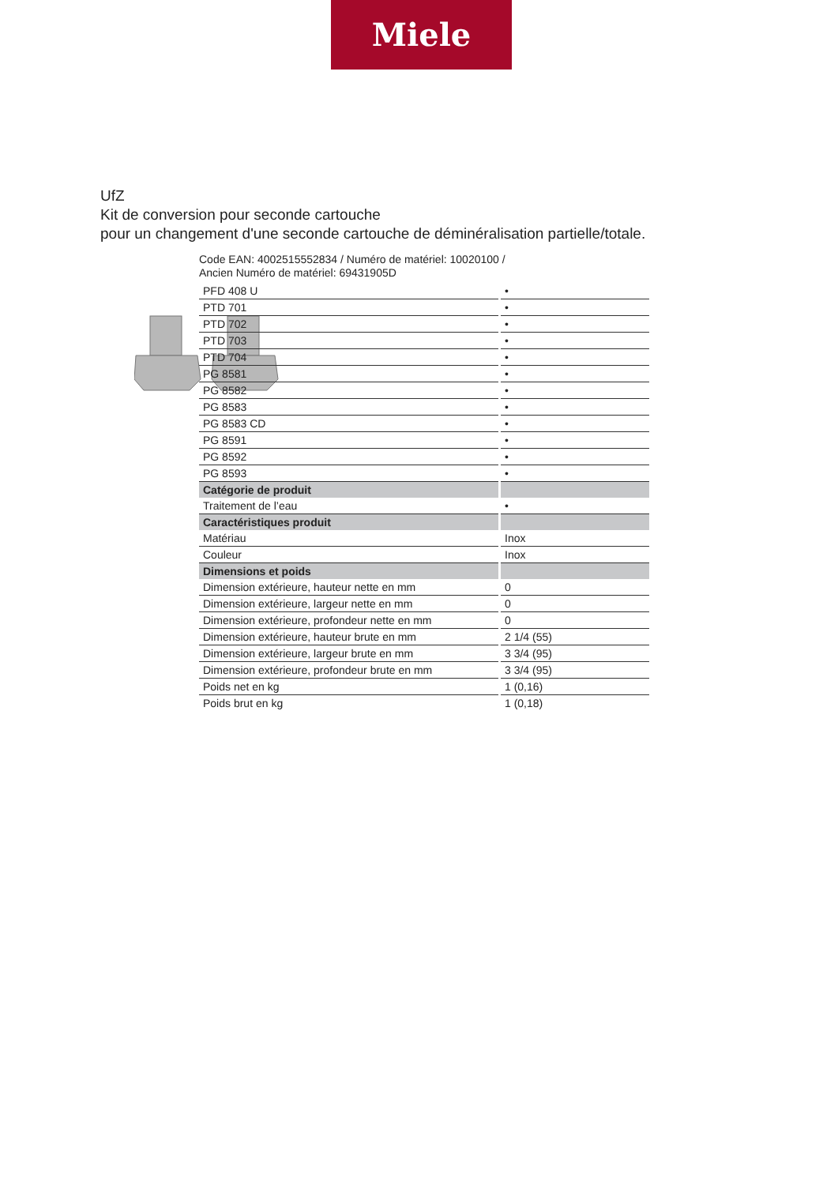Miele
UfZ
Kit de conversion pour seconde cartouche
pour un changement d'une seconde cartouche de déminéralisation partielle/totale.
Code EAN: 4002515552834 / Numéro de matériel: 10020100 /
Ancien Numéro de matériel: 69431905D
| PFD 408 U | • |
| PTD 701 | • |
| PTD 702 | • |
| PTD 703 | • |
| PTD 704 | • |
| PG 8581 | • |
| PG 8582 | • |
| PG 8583 | • |
| PG 8583 CD | • |
| PG 8591 | • |
| PG 8592 | • |
| PG 8593 | • |
| Catégorie de produit | |
| Traitement de l’eau | • |
| Caractéristiques produit | |
| Matériau | Inox |
| Couleur | Inox |
| Dimensions et poids | |
| Dimension extérieure, hauteur nette en mm | 0 |
| Dimension extérieure, largeur nette en mm | 0 |
| Dimension extérieure, profondeur nette en mm | 0 |
| Dimension extérieure, hauteur brute en mm | 2 1/4 (55) |
| Dimension extérieure, largeur brute en mm | 3 3/4 (95) |
| Dimension extérieure, profondeur brute en mm | 3 3/4 (95) |
| Poids net en kg | 1 (0,16) |
| Poids brut en kg | 1 (0,18) |